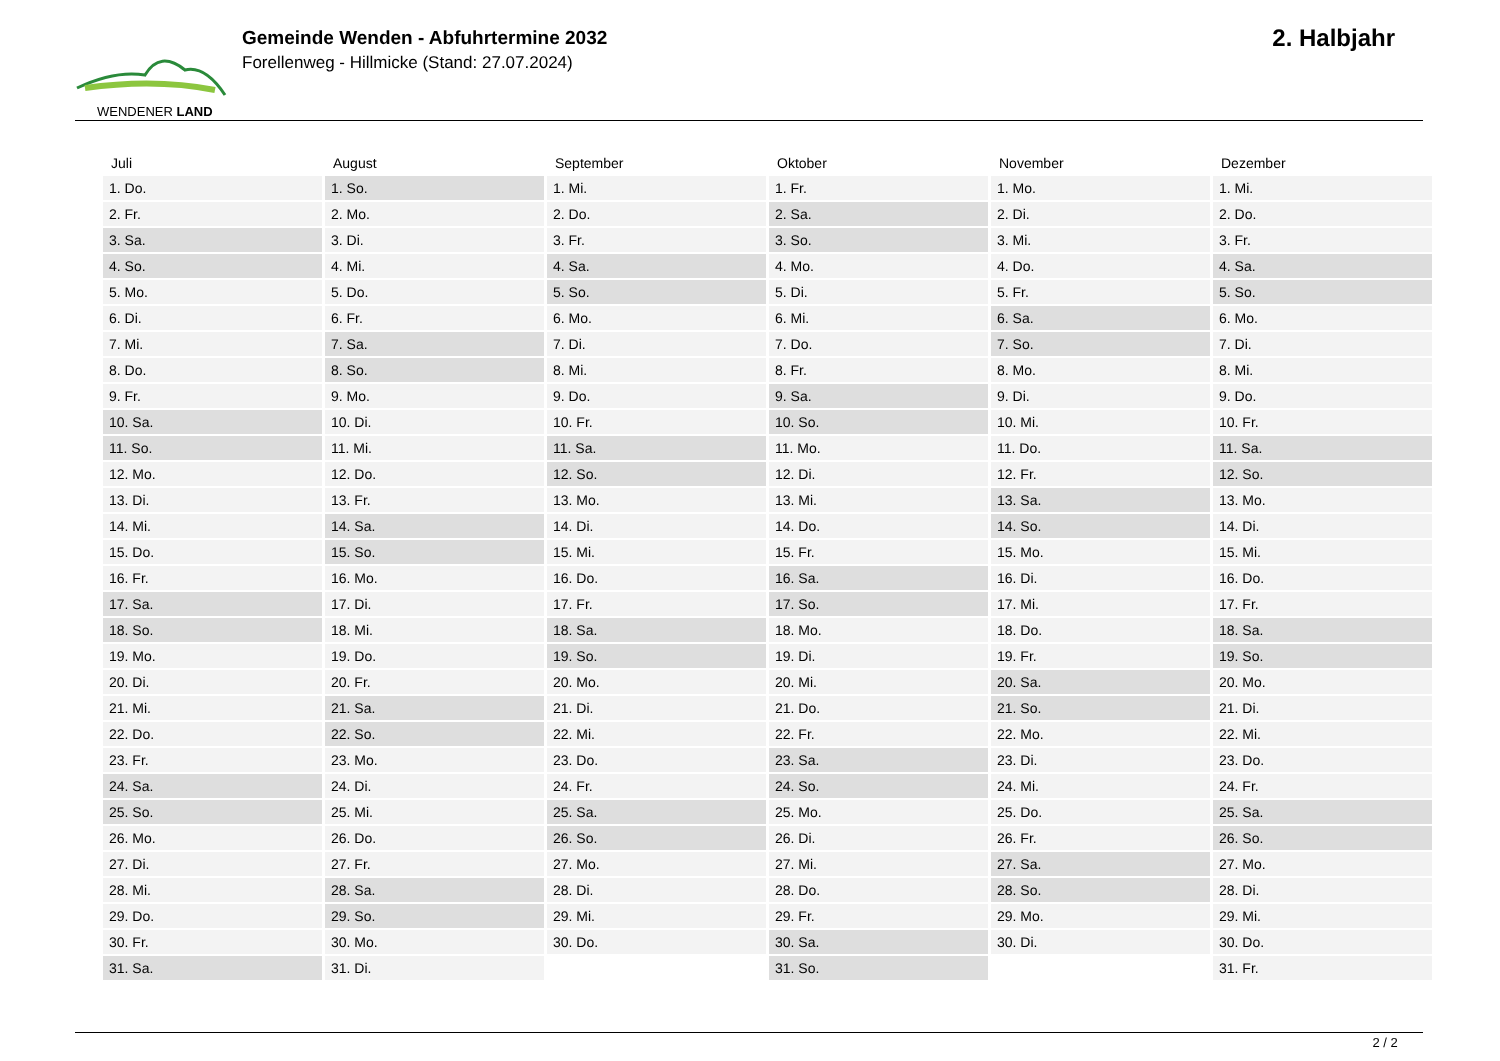WENDENER LAND
Gemeinde Wenden - Abfuhrtermine 2032
Forellenweg - Hillmicke (Stand: 27.07.2024)
2. Halbjahr
| Juli | August | September | Oktober | November | Dezember |
| --- | --- | --- | --- | --- | --- |
| 1. Do. | 1. So. | 1. Mi. | 1. Fr. | 1. Mo. | 1. Mi. |
| 2. Fr. | 2. Mo. | 2. Do. | 2. Sa. | 2. Di. | 2. Do. |
| 3. Sa. | 3. Di. | 3. Fr. | 3. So. | 3. Mi. | 3. Fr. |
| 4. So. | 4. Mi. | 4. Sa. | 4. Mo. | 4. Do. | 4. Sa. |
| 5. Mo. | 5. Do. | 5. So. | 5. Di. | 5. Fr. | 5. So. |
| 6. Di. | 6. Fr. | 6. Mo. | 6. Mi. | 6. Sa. | 6. Mo. |
| 7. Mi. | 7. Sa. | 7. Di. | 7. Do. | 7. So. | 7. Di. |
| 8. Do. | 8. So. | 8. Mi. | 8. Fr. | 8. Mo. | 8. Mi. |
| 9. Fr. | 9. Mo. | 9. Do. | 9. Sa. | 9. Di. | 9. Do. |
| 10. Sa. | 10. Di. | 10. Fr. | 10. So. | 10. Mi. | 10. Fr. |
| 11. So. | 11. Mi. | 11. Sa. | 11. Mo. | 11. Do. | 11. Sa. |
| 12. Mo. | 12. Do. | 12. So. | 12. Di. | 12. Fr. | 12. So. |
| 13. Di. | 13. Fr. | 13. Mo. | 13. Mi. | 13. Sa. | 13. Mo. |
| 14. Mi. | 14. Sa. | 14. Di. | 14. Do. | 14. So. | 14. Di. |
| 15. Do. | 15. So. | 15. Mi. | 15. Fr. | 15. Mo. | 15. Mi. |
| 16. Fr. | 16. Mo. | 16. Do. | 16. Sa. | 16. Di. | 16. Do. |
| 17. Sa. | 17. Di. | 17. Fr. | 17. So. | 17. Mi. | 17. Fr. |
| 18. So. | 18. Mi. | 18. Sa. | 18. Mo. | 18. Do. | 18. Sa. |
| 19. Mo. | 19. Do. | 19. So. | 19. Di. | 19. Fr. | 19. So. |
| 20. Di. | 20. Fr. | 20. Mo. | 20. Mi. | 20. Sa. | 20. Mo. |
| 21. Mi. | 21. Sa. | 21. Di. | 21. Do. | 21. So. | 21. Di. |
| 22. Do. | 22. So. | 22. Mi. | 22. Fr. | 22. Mo. | 22. Mi. |
| 23. Fr. | 23. Mo. | 23. Do. | 23. Sa. | 23. Di. | 23. Do. |
| 24. Sa. | 24. Di. | 24. Fr. | 24. So. | 24. Mi. | 24. Fr. |
| 25. So. | 25. Mi. | 25. Sa. | 25. Mo. | 25. Do. | 25. Sa. |
| 26. Mo. | 26. Do. | 26. So. | 26. Di. | 26. Fr. | 26. So. |
| 27. Di. | 27. Fr. | 27. Mo. | 27. Mi. | 27. Sa. | 27. Mo. |
| 28. Mi. | 28. Sa. | 28. Di. | 28. Do. | 28. So. | 28. Di. |
| 29. Do. | 29. So. | 29. Mi. | 29. Fr. | 29. Mo. | 29. Mi. |
| 30. Fr. | 30. Mo. | 30. Do. | 30. Sa. | 30. Di. | 30. Do. |
| 31. Sa. | 31. Di. | | 31. So. | | 31. Fr. |
2 / 2